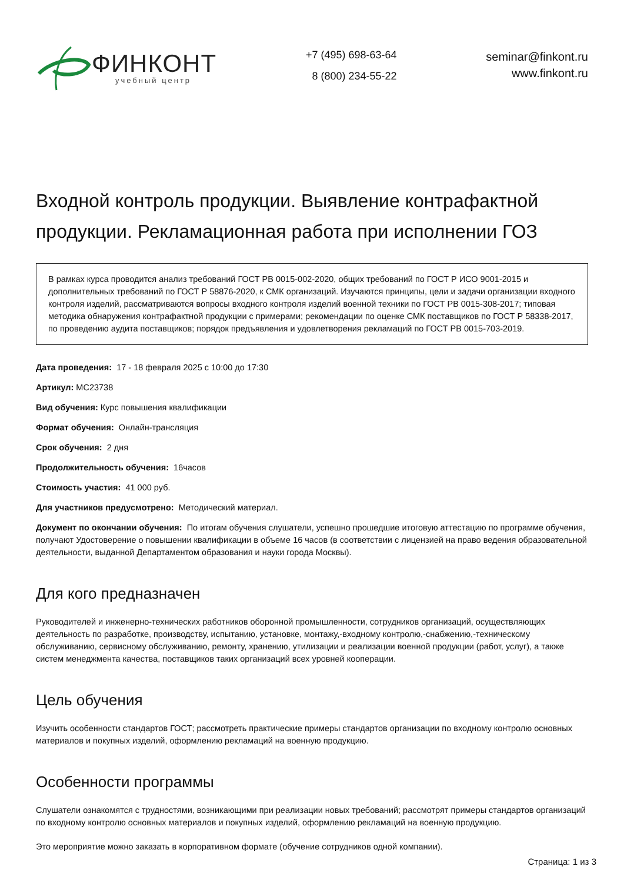ФИНКОНТ
учебный центр
+7 (495) 698-63-64
8 (800) 234-55-22
seminar@finkont.ru
www.finkont.ru
Входной контроль продукции. Выявление контрафактной продукции. Рекламационная работа при исполнении ГОЗ
В рамках курса проводится анализ требований ГОСТ РВ 0015-002-2020, общих требований по ГОСТ Р ИСО 9001-2015 и дополнительных требований по ГОСТ Р 58876-2020, к СМК организаций. Изучаются принципы, цели и задачи организации входного контроля изделий, рассматриваются вопросы входного контроля изделий военной техники по ГОСТ РВ 0015-308-2017; типовая методика обнаружения контрафактной продукции с примерами; рекомендации по оценке СМК поставщиков по ГОСТ Р 58338-2017, по проведению аудита поставщиков; порядок предъявления и удовлетворения рекламаций по ГОСТ РВ 0015-703-2019.
Дата проведения: 17 - 18 февраля 2025 с 10:00 до 17:30
Артикул: MC23738
Вид обучения: Курс повышения квалификации
Формат обучения: Онлайн-трансляция
Срок обучения: 2 дня
Продолжительность обучения: 16часов
Стоимость участия: 41 000 руб.
Для участников предусмотрено: Методический материал.
Документ по окончании обучения: По итогам обучения слушатели, успешно прошедшие итоговую аттестацию по программе обучения, получают Удостоверение о повышении квалификации в объеме 16 часов (в соответствии с лицензией на право ведения образовательной деятельности, выданной Департаментом образования и науки города Москвы).
Для кого предназначен
Руководителей и инженерно-технических работников оборонной промышленности, сотрудников организаций, осуществляющих деятельность по разработке, производству, испытанию, установке, монтажу,-входному контролю,-снабжению,-техническому обслуживанию, сервисному обслуживанию, ремонту, хранению, утилизации и реализации военной продукции (работ, услуг), а также систем менеджмента качества, поставщиков таких организаций всех уровней кооперации.
Цель обучения
Изучить особенности стандартов ГОСТ; рассмотреть практические примеры стандартов организации по входному контролю основных материалов и покупных изделий, оформлению рекламаций на военную продукцию.
Особенности программы
Слушатели ознакомятся с трудностями, возникающими при реализации новых требований; рассмотрят примеры стандартов организаций по входному контролю основных материалов и покупных изделий, оформлению рекламаций на военную продукцию.
Это мероприятие можно заказать в корпоративном формате (обучение сотрудников одной компании).
Страница: 1 из 3